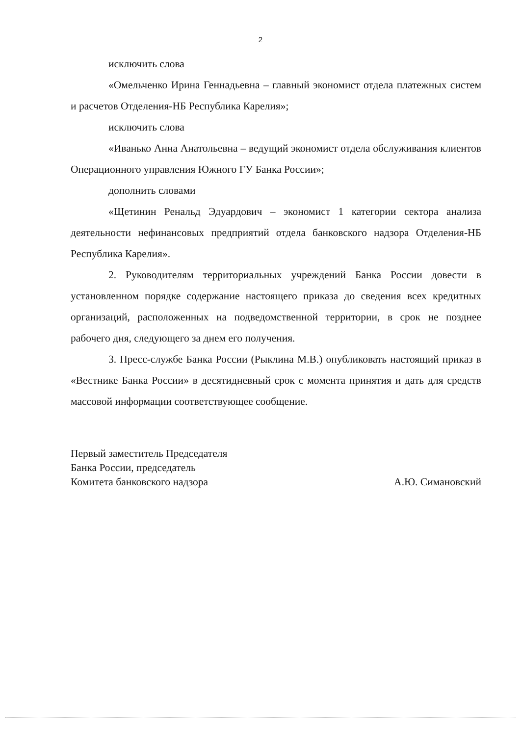2
исключить слова
«Омельченко Ирина Геннадьевна – главный экономист отдела платежных систем и расчетов Отделения-НБ Республика Карелия»;
исключить слова
«Иванько Анна Анатольевна – ведущий экономист отдела обслуживания клиентов Операционного управления Южного ГУ Банка России»;
дополнить словами
«Щетинин Ренальд Эдуардович – экономист 1 категории сектора анализа деятельности нефинансовых предприятий отдела банковского надзора Отделения-НБ Республика Карелия».
2. Руководителям территориальных учреждений Банка России довести в установленном порядке содержание настоящего приказа до сведения всех кредитных организаций, расположенных на подведомственной территории, в срок не позднее рабочего дня, следующего за днем его получения.
3. Пресс-службе Банка России (Рыклина М.В.) опубликовать настоящий приказ в «Вестнике Банка России» в десятидневный срок с момента принятия и дать для средств массовой информации соответствующее сообщение.
Первый заместитель Председателя
Банка России, председатель
Комитета банковского надзора
А.Ю. Симановский